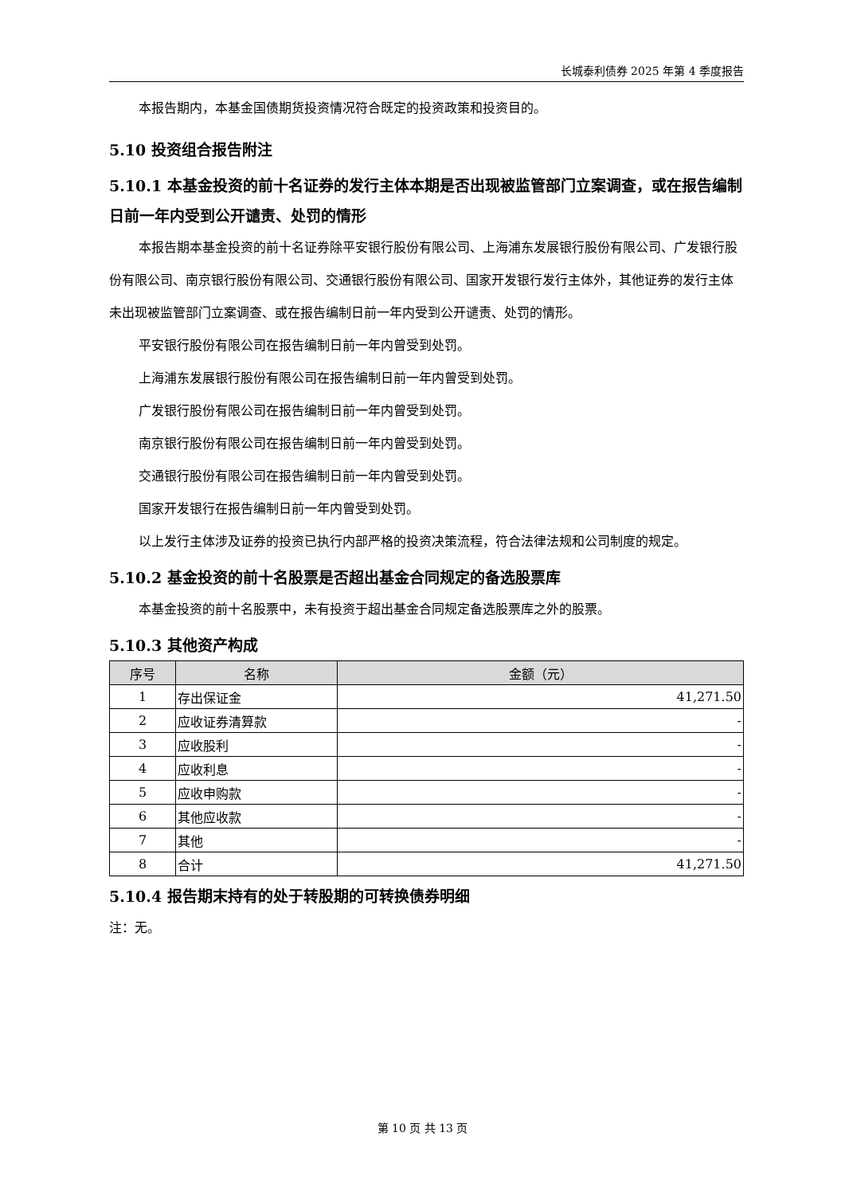长城泰利债券 2025 年第 4 季度报告
本报告期内，本基金国债期货投资情况符合既定的投资政策和投资目的。
5.10 投资组合报告附注
5.10.1 本基金投资的前十名证券的发行主体本期是否出现被监管部门立案调查，或在报告编制日前一年内受到公开谴责、处罚的情形
本报告期本基金投资的前十名证券除平安银行股份有限公司、上海浦东发展银行股份有限公司、广发银行股份有限公司、南京银行股份有限公司、交通银行股份有限公司、国家开发银行发行主体外，其他证券的发行主体未出现被监管部门立案调查、或在报告编制日前一年内受到公开谴责、处罚的情形。
平安银行股份有限公司在报告编制日前一年内曾受到处罚。
上海浦东发展银行股份有限公司在报告编制日前一年内曾受到处罚。
广发银行股份有限公司在报告编制日前一年内曾受到处罚。
南京银行股份有限公司在报告编制日前一年内曾受到处罚。
交通银行股份有限公司在报告编制日前一年内曾受到处罚。
国家开发银行在报告编制日前一年内曾受到处罚。
以上发行主体涉及证券的投资已执行内部严格的投资决策流程，符合法律法规和公司制度的规定。
5.10.2 基金投资的前十名股票是否超出基金合同规定的备选股票库
本基金投资的前十名股票中，未有投资于超出基金合同规定备选股票库之外的股票。
5.10.3 其他资产构成
| 序号 | 名称 | 金额（元） |
| --- | --- | --- |
| 1 | 存出保证金 | 41,271.50 |
| 2 | 应收证券清算款 | - |
| 3 | 应收股利 | - |
| 4 | 应收利息 | - |
| 5 | 应收申购款 | - |
| 6 | 其他应收款 | - |
| 7 | 其他 | - |
| 8 | 合计 | 41,271.50 |
5.10.4 报告期末持有的处于转股期的可转换债券明细
注：无。
第 10 页 共 13 页